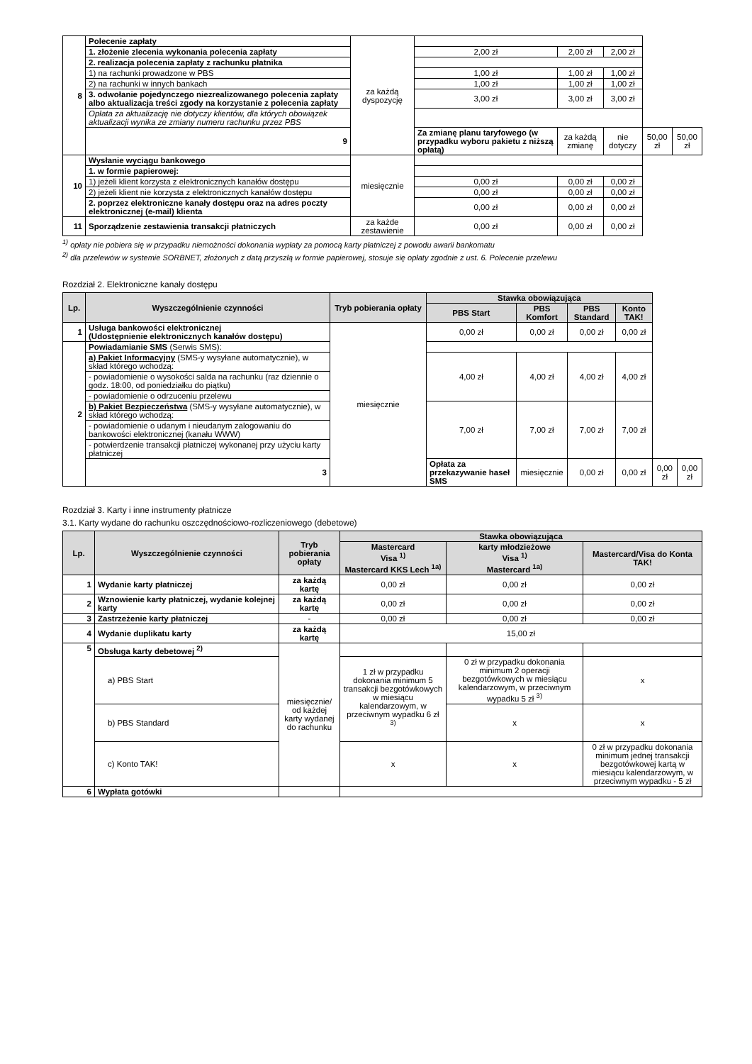| 8 | Polecenie zapłaty | za każdą dyspozycję | | | | | |
| | 1. złożenie zlecenia wykonania polecenia zapłaty | | 2,00 zł | 2,00 zł | 2,00 zł | | |
| | 2. realizacja polecenia zapłaty z rachunku płatnika | | | | | | |
| | 1) na rachunki prowadzone w PBS | | 1,00 zł | 1,00 zł | 1,00 zł | | |
| | 2) na rachunki w innych bankach | | 1,00 zł | 1,00 zł | 1,00 zł | | |
| | 3. odwołanie pojedynczego niezrealizowanego polecenia zapłaty albo aktualizacja treści zgody na korzystanie z polecenia zapłaty | | 3,00 zł | 3,00 zł | 3,00 zł | | |
| | Opłata za aktualizację nie dotyczy klientów, dla których obowiązek aktualizacji wynika ze zmiany numeru rachunku przez PBS | | | | | | |
| | 9 | | Za zmianę planu taryfowego (w przypadku wyboru pakietu z niższą opłatą) | za każdą zmianę | nie dotyczy | 50,00 zł | 50,00 zł |
| 10 | Wysłanie wyciągu bankowego | miesięcznie | | | | | |
| | 1. w formie papierowej: | | | | | | |
| | 1) jeżeli klient korzysta z elektronicznych kanałów dostępu | | 0,00 zł | 0,00 zł | 0,00 zł | | |
| | 2) jeżeli klient nie korzysta z elektronicznych kanałów dostępu | | 0,00 zł | 0,00 zł | 0,00 zł | | |
| | 2. poprzez elektroniczne kanały dostępu oraz na adres poczty elektronicznej (e-mail) klienta | | 0,00 zł | 0,00 zł | 0,00 zł | | |
| 11 | Sporządzenie zestawienia transakcji płatniczych | za każde zestawienie | 0,00 zł | 0,00 zł | 0,00 zł | | |
<sup>1)</sup> opłaty nie pobiera się w przypadku niemożności dokonania wypłaty za pomocą karty płatniczej z powodu awarii bankomatu
<sup>2)</sup> dla przelewów w systemie SORBNET, złożonych z datą przyszłą w formie papierowej, stosuje się opłaty zgodnie z ust. 6. Polecenie przelewu
Rozdział 2. Elektroniczne kanały dostępu
| Lp. | Wyszczególnienie czynności | Tryb pobierania opłaty | Stawka obowiązująca | | | | | |
| --- | --- | --- | --- | --- | --- | --- | --- | --- |
| | | | PBS Start | PBS Komfort | PBS Standard | Konto TAK! | | |
| 1 | Usługa bankowości elektronicznej (Udostępnienie elektronicznych kanałów dostępu) | miesięcznie | 0,00 zł | 0,00 zł | 0,00 zł | 0,00 zł | | |
| 2 | Powiadamianie SMS (Serwis SMS): | | | | | | | |
| | a) Pakiet Informacyjny (SMS-y wysyłane automatycznie), w skład którego wchodzą: | | 4,00 zł | 4,00 zł | 4,00 zł | 4,00 zł | | |
| | - powiadomienie o wysokości salda na rachunku (raz dziennie o godz. 18:00, od poniedziałku do piątku) | | | | | | | |
| | - powiadomienie o odrzuceniu przelewu | | | | | | | |
| | b) Pakiet Bezpieczeństwa (SMS-y wysyłane automatycznie), w skład którego wchodzą: | | 7,00 zł | 7,00 zł | 7,00 zł | 7,00 zł | | |
| | - powiadomienie o udanym i nieudanym zalogowaniu do bankowości elektronicznej (kanału WWW) | | | | | | | |
| | - potwierdzenie transakcji płatniczej wykonanej przy użyciu karty płatniczej | | | | | | | |
| | 3 | | Opłata za przekazywanie haseł SMS | miesięcznie | 0,00 zł | 0,00 zł | 0,00 zł | 0,00 zł |
Rozdział 3. Karty i inne instrumenty płatnicze
3.1. Karty wydane do rachunku oszczędnościowo-rozliczeniowego (debetowe)
| Lp. | Wyszczególnienie czynności | Tryb pobierania opłaty | Stawka obowiązująca | | |
| --- | --- | --- | --- | --- | --- |
| | | | Mastercard Visa <sup>1)</sup> Mastercard KKS Lech <sup>1a)</sup> | karty młodzieżowe Visa <sup>1)</sup> Mastercard <sup>1a)</sup> | Mastercard/Visa do Konta TAK! |
| 1 | Wydanie karty płatniczej | za każdą kartę | 0,00 zł | 0,00 zł | 0,00 zł |
| 2 | Wznowienie karty płatniczej, wydanie kolejnej karty | za każdą kartę | 0,00 zł | 0,00 zł | 0,00 zł |
| 3 | Zastrzeżenie karty płatniczej | - | 0,00 zł | 0,00 zł | 0,00 zł |
| 4 | Wydanie duplikatu karty | za każdą kartę | 15,00 zł | | |
| 5 | Obsługa karty debetowej <sup>2)</sup> | miesięcznie/ od każdej karty wydanej do rachunku | | | |
| | a) PBS Start | | 1 zł w przypadku dokonania minimum 5 transakcji bezgotówkowych w miesiącu kalendarzowym, w przeciwnym wypadku 6 zł <sup>3)</sup> | 0 zł w przypadku dokonania minimum 2 operacji bezgotówkowych w miesiącu kalendarzowym, w przeciwnym wypadku 5 zł <sup>3)</sup> | x |
| | b) PBS Standard | | | x | x |
| | c) Konto TAK! | | x | x | 0 zł w przypadku dokonania minimum jednej transakcji bezgotówkowej kartą w miesiącu kalendarzowym, w przeciwnym wypadku - 5 zł |
| 6 | Wypłata gotówki | | | | |